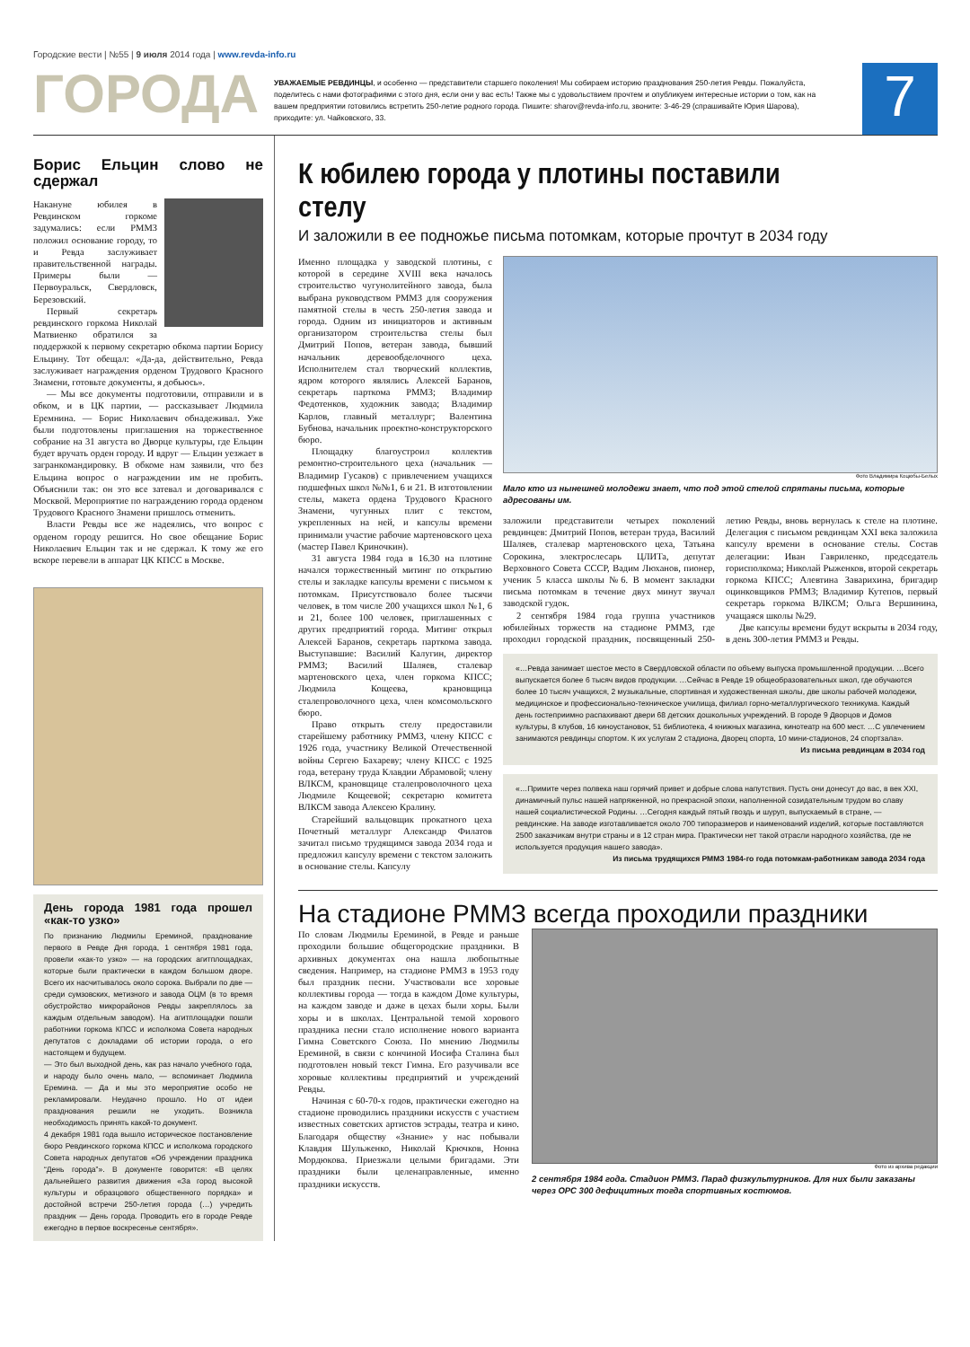Городские вести | №55 | 9 июля 2014 года | www.revda-info.ru
ГОРОДА
УВАЖАЕМЫЕ РЕВДИНЦЫ, и особенно — представители старшего поколения! Мы собираем историю празднования 250-летия Ревды. Пожалуйста, поделитесь с нами фотографиями с этого дня, если они у вас есть! Также мы с удовольствием прочтем и опубликуем интересные истории о том, как на вашем предприятии готовились встретить 250-летие родного города. Пишите: sharov@revda-info.ru, звоните: 3-46-29 (спрашивайте Юрия Шарова), приходите: ул. Чайковского, 33.
7
Борис Ельцин слово не сдержал
Накануне юбилея в Ревдинском горкоме задумались: если РММЗ положил основание городу, то и Ревда заслуживает правительственной награды. Примеры были — Первоуральск, Свердловск, Березовский.
Первый секретарь ревдинского горкома Николай Матвиенко обратился за поддержкой к первому секретарю обкома партии Борису Ельцину. Тот обещал: «Да-да, действительно, Ревда заслуживает награждения орденом Трудового Красного Знамени, готовьте документы, я добьюсь».
— Мы все документы подготовили, отправили и в обком, и в ЦК партии, — рассказывает Людмила Еремнина. — Борис Николаевич обнадеживал. Уже были подготовлены приглашения на торжественное собрание на 31 августа во Дворце культуры, где Ельцин будет вручать орден городу. И вдруг — Ельцин уезжает в загранкомандировку. В обкоме нам заявили, что без Ельцина вопрос о награждении им не пробить. Объяснили так: он это все затевал и договаривался с Москвой. Мероприятие по награждению города орденом Трудового Красного Знамени пришлось отменить.
Власти Ревды все же надеялись, что вопрос с орденом городу решится. Но свое обещание Борис Николаевич Ельцин так и не сдержал. К тому же его вскоре перевели в аппарат ЦК КПСС в Москве.
День города 1981 года прошел «как-то узко»
По признанию Людмилы Ереминой, празднование первого в Ревде Дня города, 1 сентября 1981 года, провели «как-то узко» — на городских агитплощадках, которые были практически в каждом большом дворе. Всего их насчитывалось около сорока. Выбрали по две — среди сумзовских, метизного и завода ОЦМ (в то время обустройство микрорайонов Ревды закреплялось за каждым отдельным заводом). На агитплощадки пошли работники горкома КПСС и исполкома Совета народных депутатов с докладами об истории города, о его настоящем и будущем.
— Это был выходной день, как раз начало учебного года, и народу было очень мало, — вспоминает Людмила Еремина. — Да и мы это мероприятие особо не рекламировали. Неудачно прошло. Но от идеи празднования решили не уходить. Возникла необходимость принять какой-то документ.
4 декабря 1981 года вышло историческое постановление бюро Ревдинского горкома КПСС и исполкома городского Совета народных депутатов «Об учреждении праздника “День города”». В документе говорится: «В целях дальнейшего развития движения «За город высокой культуры и образцового общественного порядка» и достойной встречи 250-летия города (…) учредить праздник — День города. Проводить его в городе Ревде ежегодно в первое воскресенье сентября».
К юбилею города у плотины поставили стелу
И заложили в ее подножье письма потомкам, которые прочтут в 2034 году
Именно площадка у заводской плотины, с которой в середине XVIII века началось строительство чугунолитейного завода, была выбрана руководством РММЗ для сооружения памятной стелы в честь 250-летия завода и города. Одним из инициаторов и активным организатором строительства стелы был Дмитрий Попов, ветеран завода, бывший начальник деревообделочного цеха. Исполнителем стал творческий коллектив, ядром которого являлись Алексей Баранов, секретарь парткома РММЗ; Владимир Федотенков, художник завода; Владимир Карлов, главный металлург; Валентина Бубнова, начальник проектно-конструкторского бюро.
Площадку благоустроил коллектив ремонтно-строительного цеха (начальник — Владимир Гусаков) с привлечением учащихся подшефных школ №№1, 6 и 21. В изготовлении стелы, макета ордена Трудового Красного Знамени, чугунных плит с текстом, укрепленных на ней, и капсулы времени принимали участие рабочие мартеновского цеха (мастер Павел Криночкин).
31 августа 1984 года в 16.30 на плотине начался торжественный митинг по открытию стелы и закладке капсулы времени с письмом к потомкам. Присутствовало более тысячи человек, в том числе 200 учащихся школ №1, 6 и 21, более 100 человек, приглашенных с других предприятий города. Митинг открыл Алексей Баранов, секретарь парткома завода. Выступавшие: Василий Калугин, директор РММЗ; Василий Шаляев, сталевар мартеновского цеха, член горкома КПСС; Людмила Кощеева, крановщица сталепроволочного цеха, член комсомольского бюро.
Право открыть стелу предоставили старейшему работнику РММЗ, члену КПСС с 1926 года, участнику Великой Отечественной войны Сергею Бахареву; члену КПСС с 1925 года, ветерану труда Клавдии Абрамовой; члену ВЛКСМ, крановщице сталепроволочного цеха Людмиле Кощеевой; секретарю комитета ВЛКСМ завода Алексею Кралину.
Старейший вальцовщик прокатного цеха Почетный металлург Александр Филатов зачитал письмо трудящимся завода 2034 года и предложил капсулу времени с текстом заложить в основание стелы. Капсулу
Фото Владимира Коцюбы-Белых
Мало кто из нынешней молодежи знает, что под этой стелой спрятаны письма, которые адресованы им.
заложили представители четырех поколений ревдинцев: Дмитрий Попов, ветеран труда, Василий Шаляев, сталевар мартеновского цеха, Татьяна Сорокина, электрослесарь ЦЛИТа, депутат Верховного Совета СССР, Вадим Люханов, пионер, ученик 5 класса школы №6. В момент закладки письма потомкам в течение двух минут звучал заводской гудок.
2 сентября 1984 года группа участников юбилейных торжеств на стадионе РММЗ, где проходил городской праздник, посвященный 250-летию Ревды, вновь вернулась к стеле на плотине. Делегация с письмом ревдинцам XXI века заложила капсулу времени в основание стелы. Состав делегации: Иван Гавриленко, председатель горисполкома; Николай Рыженков, второй секретарь горкома КПСС; Алевтина Заварихина, бригадир оцинковщиков РММЗ; Владимир Кутепов, первый секретарь горкома ВЛКСМ; Ольга Вершинина, учащаяся школы №29.
Две капсулы времени будут вскрыты в 2034 году, в день 300-летия РММЗ и Ревды.
«…Ревда занимает шестое место в Свердловской области по объему выпуска промышленной продукции. …Всего выпускается более 6 тысяч видов продукции. …Сейчас в Ревде 19 общеобразовательных школ, где обучаются более 10 тысяч учащихся, 2 музыкальные, спортивная и художественная школы, две школы рабочей молодежи, медицинское и профессионально-техническое училища, филиал горно-металлургического техникума. Каждый день гостеприимно распахивают двери 68 детских дошкольных учреждений. В городе 9 Дворцов и Домов культуры, 8 клубов, 16 киноустановок, 51 библиотека, 4 книжных магазина, кинотеатр на 600 мест. …С увлечением занимаются ревдинцы спортом. К их услугам 2 стадиона, Дворец спорта, 10 мини-стадионов, 24 спортзала».
Из письма ревдинцам в 2034 год
«…Примите через полвека наш горячий привет и добрые слова напутствия. Пусть они донесут до вас, в век XXI, динамичный пульс нашей напряженной, но прекрасной эпохи, наполненной созидательным трудом во славу нашей социалистической Родины. …Сегодня каждый пятый гвоздь и шуруп, выпускаемый в стране, — ревдинские. На заводе изготавливается около 700 типоразмеров и наименований изделий, которые поставляются 2500 заказчикам внутри страны и в 12 стран мира. Практически нет такой отрасли народного хозяйства, где не используется продукция нашего завода».
Из письма трудящихся РММЗ 1984-го года потомкам-работникам завода 2034 года
На стадионе РММЗ всегда проходили праздники
По словам Людмилы Ереминой, в Ревде и раньше проходили большие общегородские праздники. В архивных документах она нашла любопытные сведения. Например, на стадионе РММЗ в 1953 году был праздник песни. Участвовали все хоровые коллективы города — тогда в каждом Доме культуры, на каждом заводе и даже в цехах были хоры. Были хоры и в школах. Центральной темой хорового праздника песни стало исполнение нового варианта Гимна Советского Союза. По мнению Людмилы Ереминой, в связи с кончиной Иосифа Сталина был подготовлен новый текст Гимна. Его разучивали все хоровые коллективы предприятий и учреждений Ревды.
Начиная с 60-70-х годов, практически ежегодно на стадионе проводились праздники искусств с участием известных советских артистов эстрады, театра и кино. Благодаря обществу «Знание» у нас побывали Клавдия Шульженко, Николай Крючков, Нонна Мордюкова. Приезжали целыми бригадами. Эти праздники были целенаправленные, именно праздники искусств.
Фото из архива редакции
2 сентября 1984 года. Стадион РММЗ. Парад физкультурников. Для них были заказаны через ОРС 300 дефицитных тогда спортивных костюмов.